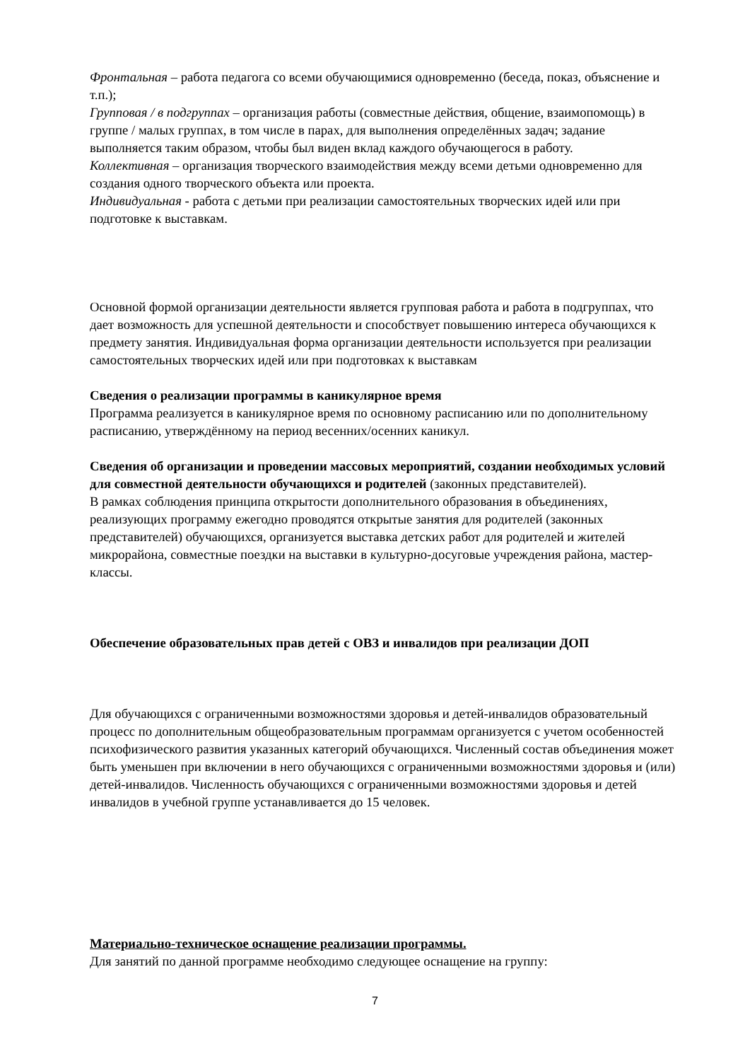Фронтальная – работа педагога со всеми обучающимися одновременно (беседа, показ, объяснение и т.п.);
Групповая / в подгруппах – организация работы (совместные действия, общение, взаимопомощь) в группе / малых группах, в том числе в парах, для выполнения определённых задач; задание выполняется таким образом, чтобы был виден вклад каждого обучающегося в работу.
Коллективная – организация творческого взаимодействия между всеми детьми одновременно для создания одного творческого объекта или проекта.
Индивидуальная - работа с детьми при реализации самостоятельных творческих идей или при подготовке к выставкам.
Основной формой организации деятельности является групповая работа и работа в подгруппах, что дает возможность для успешной деятельности и способствует повышению интереса обучающихся к предмету занятия. Индивидуальная форма организации деятельности используется при реализации самостоятельных творческих идей или при подготовках к выставкам
Сведения о реализации программы в каникулярное время
Программа реализуется в каникулярное время по основному расписанию или по дополнительному расписанию, утверждённому на период весенних/осенних каникул.
Сведения об организации и проведении массовых мероприятий, создании необходимых условий для совместной деятельности обучающихся и родителей (законных представителей).
В рамках соблюдения принципа открытости дополнительного образования в объединениях, реализующих программу ежегодно проводятся открытые занятия для родителей (законных представителей) обучающихся, организуется выставка детских работ для родителей и жителей микрорайона, совместные поездки на выставки в культурно-досуговые учреждения района, мастер-классы.
Обеспечение образовательных прав детей с ОВЗ и инвалидов при реализации ДОП
Для обучающихся с ограниченными возможностями здоровья и детей-инвалидов образовательный процесс по дополнительным общеобразовательным программам организуется с учетом особенностей психофизического развития указанных категорий обучающихся. Численный состав объединения может быть уменьшен при включении в него обучающихся с ограниченными возможностями здоровья и (или) детей-инвалидов. Численность обучающихся с ограниченными возможностями здоровья и детей инвалидов в учебной группе устанавливается до 15 человек.
Материально-техническое оснащение реализации программы.
Для занятий по данной программе необходимо следующее оснащение на группу:
7